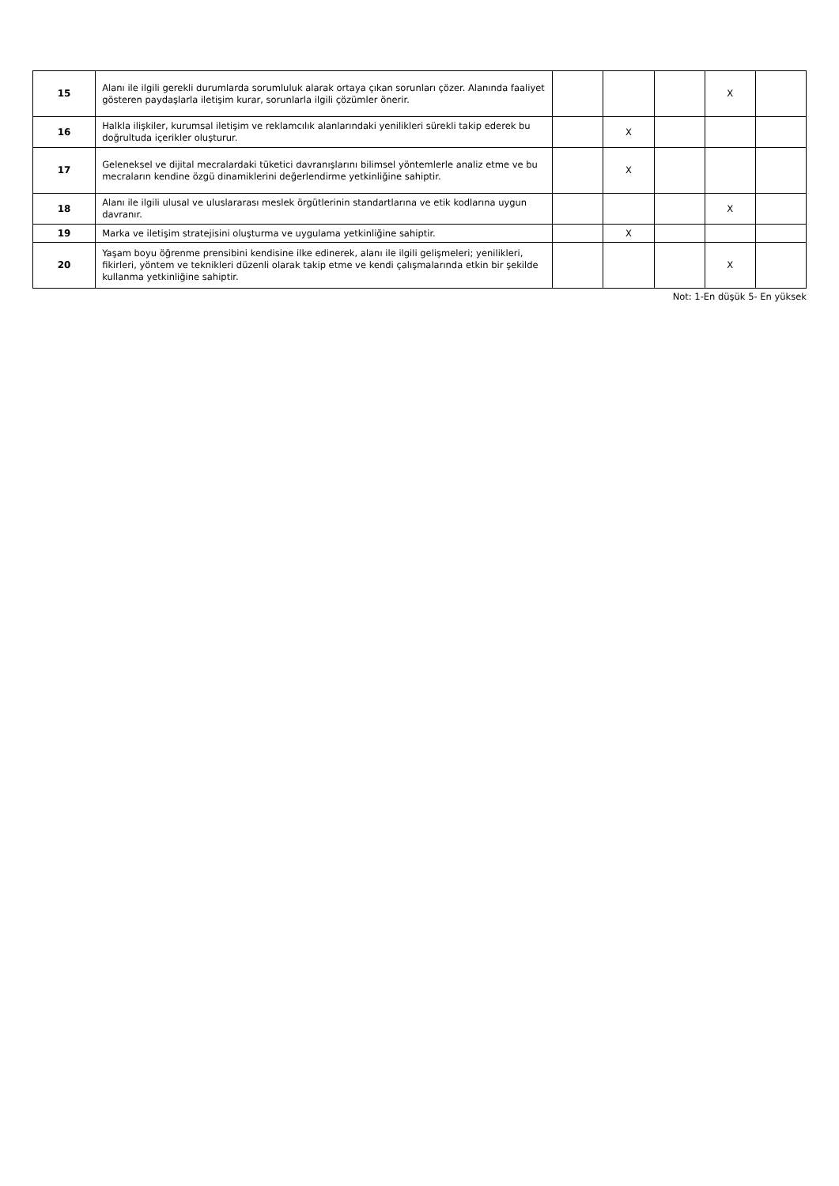| 15 | Alanı ile ilgili gerekli durumlarda sorumluluk alarak ortaya çıkan sorunları çözer. Alanında faaliyet gösteren paydaşlarla iletişim kurar, sorunlarla ilgili çözümler önerir. | | | | X | |
| 16 | Halkla ilişkiler, kurumsal iletişim ve reklamcılık alanlarındaki yenilikleri sürekli takip ederek bu doğrultuda içerikler oluşturur. | | X | | | |
| 17 | Geleneksel ve dijital mecralardaki tüketici davranışlarını bilimsel yöntemlerle analiz etme ve bu mecraların kendine özgü dinamiklerini değerlendirme yetkinliğine sahiptir. | | X | | | |
| 18 | Alanı ile ilgili ulusal ve uluslararası meslek örgütlerinin standartlarına ve etik kodlarına uygun davranır. | | | | X | |
| 19 | Marka ve iletişim stratejisini oluşturma ve uygulama yetkinliğine sahiptir. | | X | | | |
| 20 | Yaşam boyu öğrenme prensibini kendisine ilke edinerek, alanı ile ilgili gelişmeleri; yenilikleri, fikirleri, yöntem ve teknikleri düzenli olarak takip etme ve kendi çalışmalarında etkin bir şekilde kullanma yetkinliğine sahiptir. | | | | X | |
Not: 1-En düşük 5- En yüksek